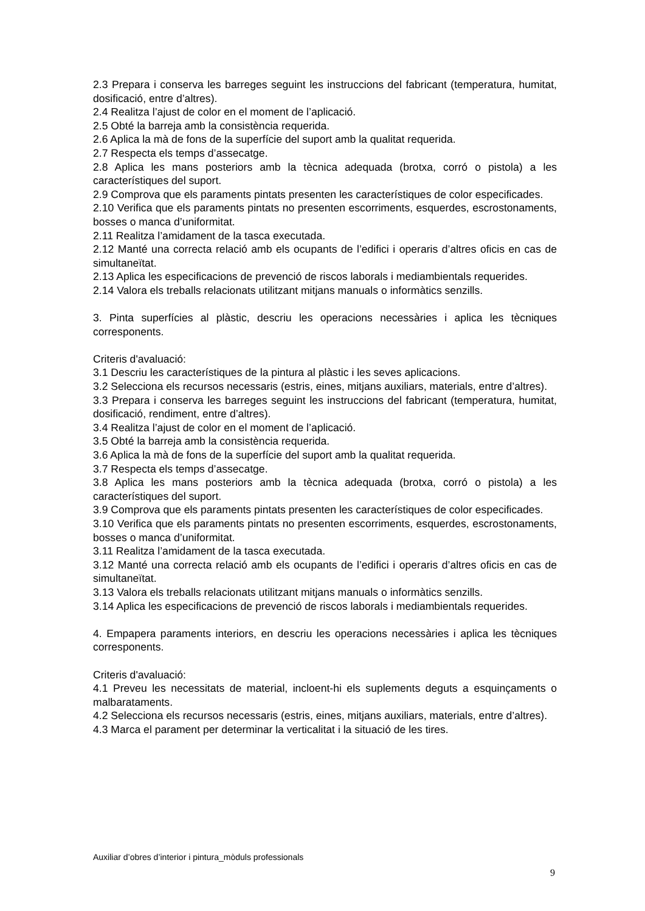2.3 Prepara i conserva les barreges seguint les instruccions del fabricant (temperatura, humitat, dosificació, entre d’altres).
2.4 Realitza l’ajust de color en el moment de l’aplicació.
2.5 Obté la barreja amb la consistència requerida.
2.6 Aplica la mà de fons de la superfície del suport amb la qualitat requerida.
2.7 Respecta els temps d’assecatge.
2.8 Aplica les mans posteriors amb la tècnica adequada (brotxa, corró o pistola) a les característiques del suport.
2.9 Comprova que els paraments pintats presenten les característiques de color especificades.
2.10 Verifica que els paraments pintats no presenten escorriments, esquerdes, escrostonaments, bosses o manca d’uniformitat.
2.11 Realitza l’amidament de la tasca executada.
2.12 Manté una correcta relació amb els ocupants de l’edifici i operaris d’altres oficis en cas de simultaneïtat.
2.13 Aplica les especificacions de prevenció de riscos laborals i mediambientals requerides.
2.14 Valora els treballs relacionats utilitzant mitjans manuals o informàtics senzills.
3. Pinta superfícies al plàstic, descriu les operacions necessàries i aplica les tècniques corresponents.
Criteris d'avaluació:
3.1 Descriu les característiques de la pintura al plàstic i les seves aplicacions.
3.2 Selecciona els recursos necessaris (estris, eines, mitjans auxiliars, materials, entre d’altres).
3.3 Prepara i conserva les barreges seguint les instruccions del fabricant (temperatura, humitat, dosificació, rendiment, entre d’altres).
3.4 Realitza l’ajust de color en el moment de l’aplicació.
3.5 Obté la barreja amb la consistència requerida.
3.6 Aplica la mà de fons de la superfície del suport amb la qualitat requerida.
3.7 Respecta els temps d’assecatge.
3.8 Aplica les mans posteriors amb la tècnica adequada (brotxa, corró o pistola) a les característiques del suport.
3.9 Comprova que els paraments pintats presenten les característiques de color especificades.
3.10 Verifica que els paraments pintats no presenten escorriments, esquerdes, escrostonaments, bosses o manca d’uniformitat.
3.11 Realitza l’amidament de la tasca executada.
3.12 Manté una correcta relació amb els ocupants de l’edifici i operaris d’altres oficis en cas de simultaneïtat.
3.13 Valora els treballs relacionats utilitzant mitjans manuals o informàtics senzills.
3.14 Aplica les especificacions de prevenció de riscos laborals i mediambientals requerides.
4. Empapera paraments interiors, en descriu les operacions necessàries i aplica les tècniques corresponents.
Criteris d'avaluació:
4.1 Preveu les necessitats de material, incloent-hi els suplements deguts a esquinçaments o malbarataments.
4.2 Selecciona els recursos necessaris (estris, eines, mitjans auxiliars, materials, entre d’altres).
4.3 Marca el parament per determinar la verticalitat i la situació de les tires.
Auxiliar d’obres d’interior i pintura_mòduls professionals
9